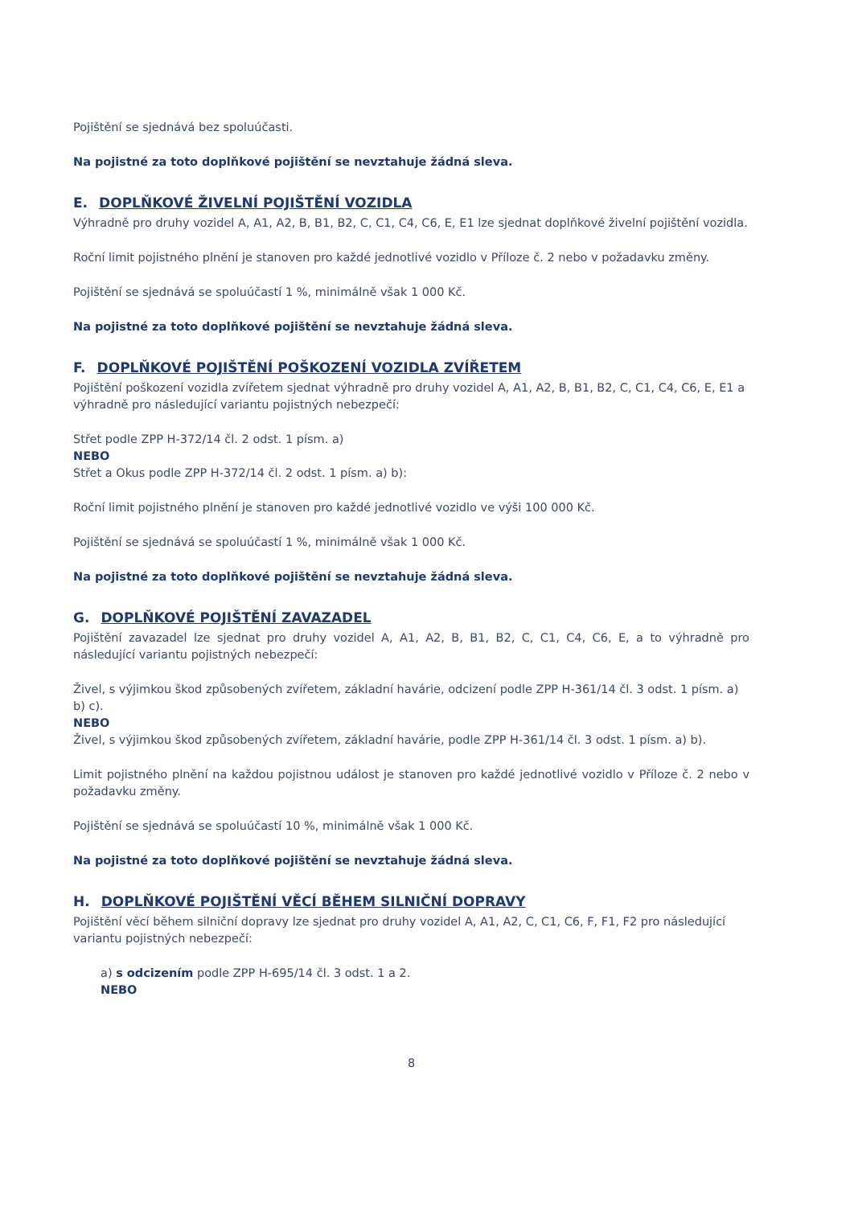Pojištění se sjednává bez spoluúčasti.
Na pojistné za toto doplňkové pojištění se nevztahuje žádná sleva.
E. DOPLŇKOVÉ ŽIVELNÍ POJIŠTĚNÍ VOZIDLA
Výhradně pro druhy vozidel A, A1, A2, B, B1, B2, C, C1, C4, C6, E, E1 lze sjednat doplňkové živelní pojištění vozidla.
Roční limit pojistného plnění je stanoven pro každé jednotlivé vozidlo v Příloze č. 2 nebo v požadavku změny.
Pojištění se sjednává se spoluúčastí 1 %, minimálně však 1 000 Kč.
Na pojistné za toto doplňkové pojištění se nevztahuje žádná sleva.
F. DOPLŇKOVÉ POJIŠTĚNÍ POŠKOZENÍ VOZIDLA ZVÍŘETEM
Pojištění poškození vozidla zvířetem sjednat výhradně pro druhy vozidel A, A1, A2, B, B1, B2, C, C1, C4, C6, E, E1 a výhradně pro následující variantu pojistných nebezpečí:
Střet podle ZPP H-372/14 čl. 2 odst. 1 písm. a)
NEBO
Střet a Okus podle ZPP H-372/14 čl. 2 odst. 1 písm. a) b):
Roční limit pojistného plnění je stanoven pro každé jednotlivé vozidlo ve výši 100 000 Kč.
Pojištění se sjednává se spoluúčastí 1 %, minimálně však 1 000 Kč.
Na pojistné za toto doplňkové pojištění se nevztahuje žádná sleva.
G. DOPLŇKOVÉ POJIŠTĚNÍ ZAVAZADEL
Pojištění zavazadel lze sjednat pro druhy vozidel A, A1, A2, B, B1, B2, C, C1, C4, C6, E, a to výhradně pro následující variantu pojistných nebezpečí:
Živel, s výjimkou škod způsobených zvířetem, základní havárie, odcizení podle ZPP H-361/14 čl. 3 odst. 1 písm. a) b) c).
NEBO
Živel, s výjimkou škod způsobených zvířetem, základní havárie, podle ZPP H-361/14 čl. 3 odst. 1 písm. a) b).
Limit pojistného plnění na každou pojistnou událost je stanoven pro každé jednotlivé vozidlo v Příloze č. 2 nebo v požadavku změny.
Pojištění se sjednává se spoluúčastí 10 %, minimálně však 1 000 Kč.
Na pojistné za toto doplňkové pojištění se nevztahuje žádná sleva.
H. DOPLŇKOVÉ POJIŠTĚNÍ VĚCÍ BĚHEM SILNIČNÍ DOPRAVY
Pojištění věcí během silniční dopravy lze sjednat pro druhy vozidel A, A1, A2, C, C1, C6, F, F1, F2 pro následující variantu pojistných nebezpečí:
a) s odcizením podle ZPP H-695/14 čl. 3 odst. 1 a 2.
NEBO
8